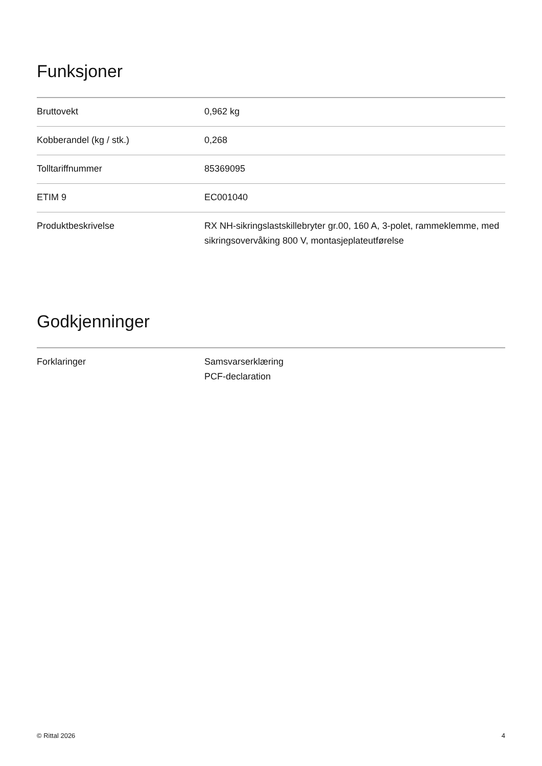Funksjoner
| Bruttovekt | 0,962 kg |
| Kobberandel (kg / stk.) | 0,268 |
| Tolltariffnummer | 85369095 |
| ETIM 9 | EC001040 |
| Produktbeskrivelse | RX NH-sikringslastskillebryter gr.00, 160 A, 3-polet, rammeklemme, med sikringsovervåking 800 V, montasjeplateutførelse |
Godkjenninger
| Forklaringer | Samsvarserklæring PCF-declaration |
© Rittal 2026 4